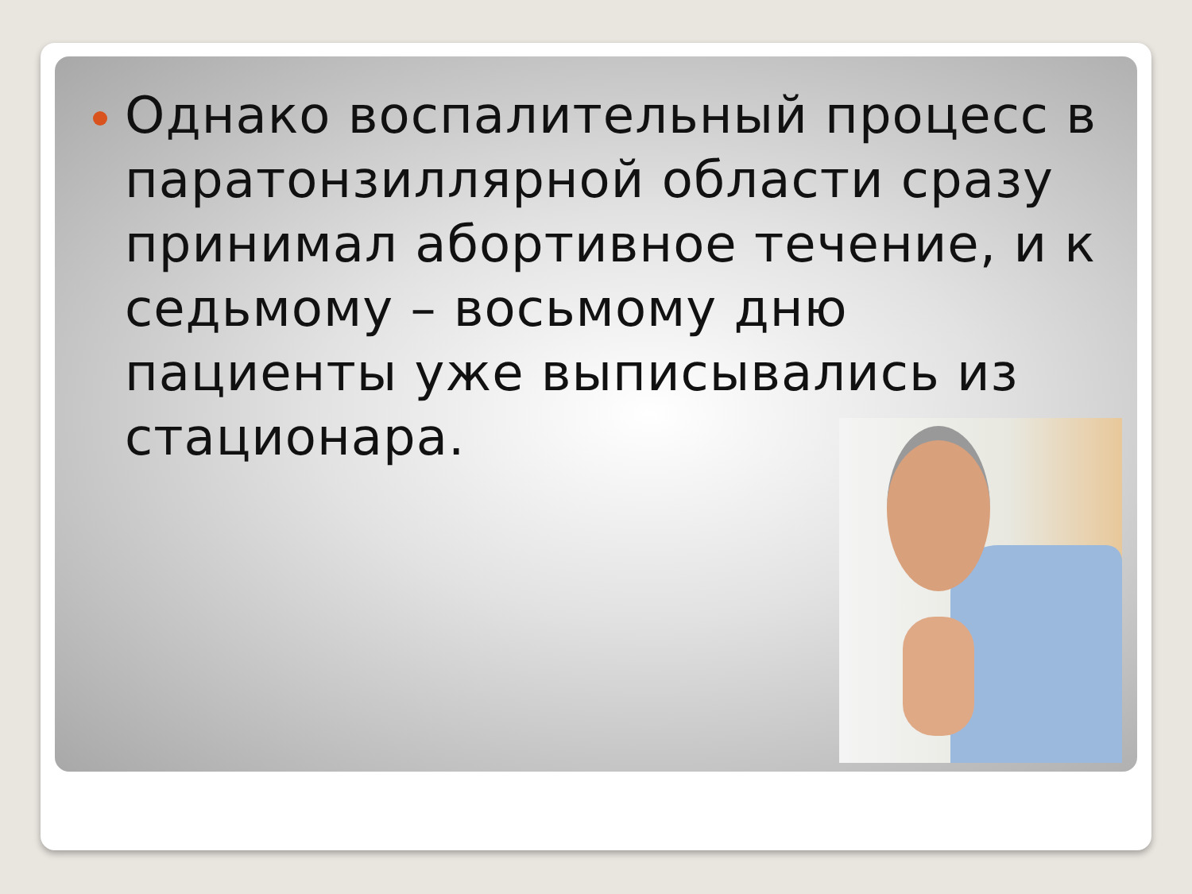Однако воспалительный процесс в паратонзиллярной области сразу принимал абортивное течение, и к седьмому – восьмому дню пациенты уже выписывались из стационара.